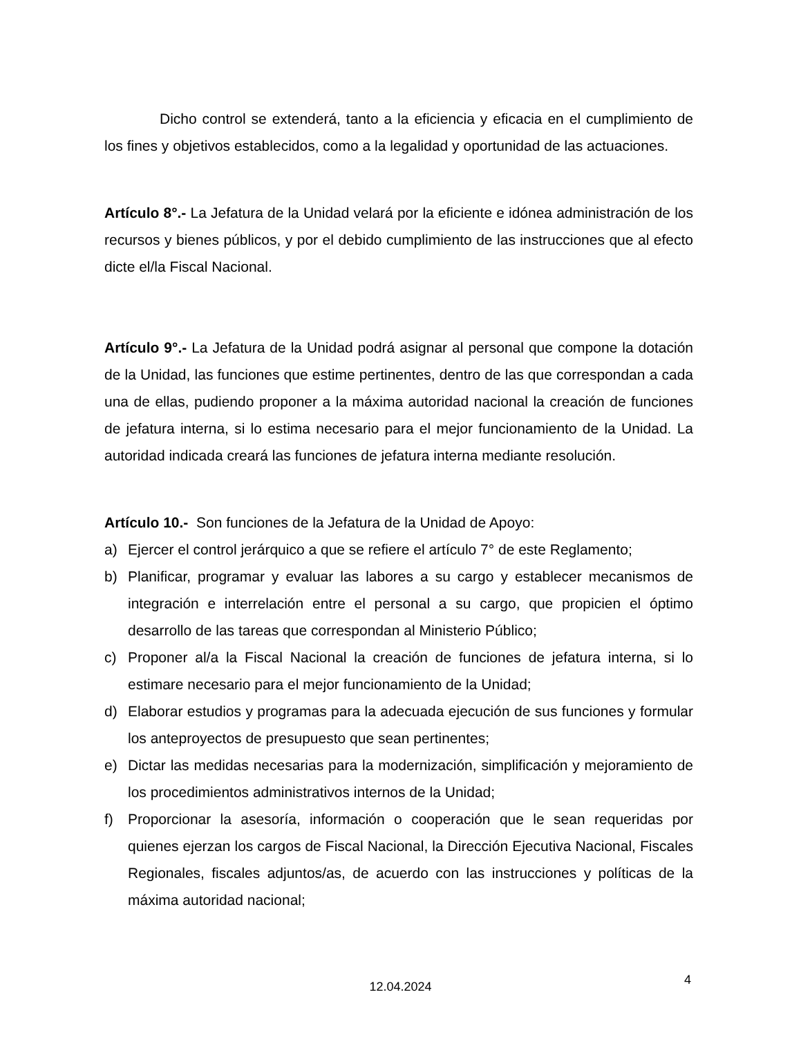Dicho control se extenderá, tanto a la eficiencia y eficacia en el cumplimiento de los fines y objetivos establecidos, como a la legalidad y oportunidad de las actuaciones.
Artículo 8°.- La Jefatura de la Unidad velará por la eficiente e idónea administración de los recursos y bienes públicos, y por el debido cumplimiento de las instrucciones que al efecto dicte el/la Fiscal Nacional.
Artículo 9°.- La Jefatura de la Unidad podrá asignar al personal que compone la dotación de la Unidad, las funciones que estime pertinentes, dentro de las que correspondan a cada una de ellas, pudiendo proponer a la máxima autoridad nacional la creación de funciones de jefatura interna, si lo estima necesario para el mejor funcionamiento de la Unidad. La autoridad indicada creará las funciones de jefatura interna mediante resolución.
Artículo 10.- Son funciones de la Jefatura de la Unidad de Apoyo:
a) Ejercer el control jerárquico a que se refiere el artículo 7° de este Reglamento;
b) Planificar, programar y evaluar las labores a su cargo y establecer mecanismos de integración e interrelación entre el personal a su cargo, que propicien el óptimo desarrollo de las tareas que correspondan al Ministerio Público;
c) Proponer al/a la Fiscal Nacional la creación de funciones de jefatura interna, si lo estimare necesario para el mejor funcionamiento de la Unidad;
d) Elaborar estudios y programas para la adecuada ejecución de sus funciones y formular los anteproyectos de presupuesto que sean pertinentes;
e) Dictar las medidas necesarias para la modernización, simplificación y mejoramiento de los procedimientos administrativos internos de la Unidad;
f) Proporcionar la asesoría, información o cooperación que le sean requeridas por quienes ejerzan los cargos de Fiscal Nacional, la Dirección Ejecutiva Nacional, Fiscales Regionales, fiscales adjuntos/as, de acuerdo con las instrucciones y políticas de la máxima autoridad nacional;
4
12.04.2024